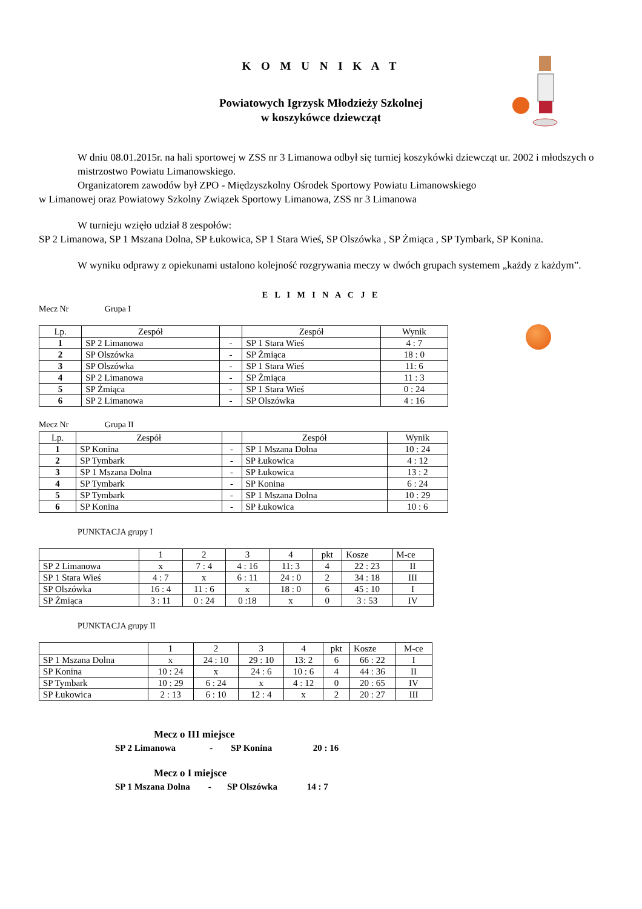K O M U N I K A T
Powiatowych Igrzysk Młodzieży Szkolnej
w koszykówce dziewcząt
W dniu 08.01.2015r. na hali sportowej w ZSS nr 3 Limanowa odbył się turniej koszykówki dziewcząt ur. 2002 i młodszych o mistrzostwo Powiatu Limanowskiego.
Organizatorem zawodów był ZPO - Międzyszkolny Ośrodek Sportowy Powiatu Limanowskiego
w Limanowej oraz Powiatowy Szkolny Związek Sportowy Limanowa, ZSS nr 3 Limanowa
W turnieju wzięło udział 8 zespołów:
SP 2 Limanowa, SP 1 Mszana Dolna, SP Łukowica, SP 1 Stara Wieś, SP Olszówka , SP Żmiąca , SP Tymbark, SP Konina.
W wyniku odprawy z opiekunami ustalono kolejność rozgrywania meczy w dwóch grupach systemem „każdy z każdym”.
E L I M I N A C J E
Mecz Nr Grupa I
| Lp. | Zespół | | Zespół | Wynik |
| --- | --- | --- | --- | --- |
| 1 | SP 2 Limanowa | - | SP 1 Stara Wieś | 4 : 7 |
| 2 | SP Olszówka | - | SP Żmiąca | 18 : 0 |
| 3 | SP Olszówka | - | SP 1 Stara Wieś | 11: 6 |
| 4 | SP 2 Limanowa | - | SP Żmiąca | 11 : 3 |
| 5 | SP Żmiąca | - | SP 1 Stara Wieś | 0 : 24 |
| 6 | SP 2 Limanowa | - | SP Olszówka | 4 : 16 |
Mecz Nr Grupa II
| Lp. | Zespół | | Zespół | Wynik |
| --- | --- | --- | --- | --- |
| 1 | SP Konina | - | SP 1 Mszana Dolna | 10 : 24 |
| 2 | SP Tymbark | - | SP Łukowica | 4 : 12 |
| 3 | SP 1 Mszana Dolna | - | SP Łukowica | 13 : 2 |
| 4 | SP Tymbark | - | SP Konina | 6 : 24 |
| 5 | SP Tymbark | - | SP 1 Mszana Dolna | 10 : 29 |
| 6 | SP Konina | - | SP Łukowica | 10 : 6 |
PUNKTACJA grupy I
| | 1 | 2 | 3 | 4 | pkt | Kosze | M-ce |
| SP 2 Limanowa | x | 7 : 4 | 4 : 16 | 11: 3 | 4 | 22 : 23 | II |
| SP 1 Stara Wieś | 4 : 7 | x | 6 : 11 | 24 : 0 | 2 | 34 : 18 | III |
| SP Olszówka | 16 : 4 | 11 : 6 | x | 18 : 0 | 6 | 45 : 10 | I |
| SP Żmiąca | 3 : 11 | 0 : 24 | 0 :18 | x | 0 | 3 : 53 | IV |
PUNKTACJA grupy II
| | 1 | 2 | 3 | 4 | pkt | Kosze | M-ce |
| SP 1 Mszana Dolna | x | 24 : 10 | 29 : 10 | 13: 2 | 6 | 66 : 22 | I |
| SP Konina | 10 : 24 | x | 24 : 6 | 10 : 6 | 4 | 44 : 36 | II |
| SP Tymbark | 10 : 29 | 6 : 24 | x | 4 : 12 | 0 | 20 : 65 | IV |
| SP Łukowica | 2 : 13 | 6 : 10 | 12 : 4 | x | 2 | 20 : 27 | III |
Mecz o III miejsce
SP 2 Limanowa - SP Konina 20 : 16
Mecz o I miejsce
SP 1 Mszana Dolna - SP Olszówka 14 : 7